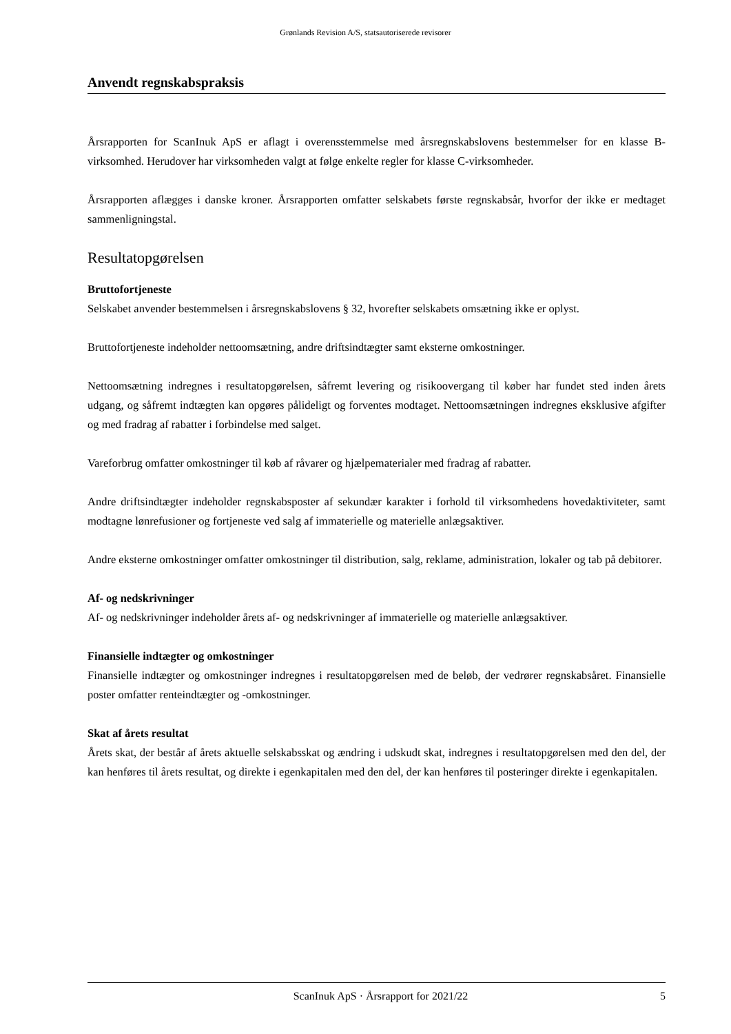Grønlands Revision A/S, statsautoriserede revisorer
Anvendt regnskabspraksis
Årsrapporten for ScanInuk ApS er aflagt i overensstemmelse med årsregnskabslovens bestemmelser for en klasse B-virksomhed. Herudover har virksomheden valgt at følge enkelte regler for klasse C-virksomheder.
Årsrapporten aflægges i danske kroner. Årsrapporten omfatter selskabets første regnskabsår, hvorfor der ikke er medtaget sammenligningstal.
Resultatopgørelsen
Bruttofortjeneste
Selskabet anvender bestemmelsen i årsregnskabslovens § 32, hvorefter selskabets omsætning ikke er oplyst.
Bruttofortjeneste indeholder nettoomsætning, andre driftsindtægter samt eksterne omkostninger.
Nettoomsætning indregnes i resultatopgørelsen, såfremt levering og risikoovergang til køber har fundet sted inden årets udgang, og såfremt indtægten kan opgøres pålideligt og forventes modtaget. Nettoomsætningen indregnes eksklusive afgifter og med fradrag af rabatter i forbindelse med salget.
Vareforbrug omfatter omkostninger til køb af råvarer og hjælpematerialer med fradrag af rabatter.
Andre driftsindtægter indeholder regnskabsposter af sekundær karakter i forhold til virksomhedens hovedaktiviteter, samt modtagne lønrefusioner og fortjeneste ved salg af immaterielle og materielle anlægsaktiver.
Andre eksterne omkostninger omfatter omkostninger til distribution, salg, reklame, administration, lokaler og tab på debitorer.
Af- og nedskrivninger
Af- og nedskrivninger indeholder årets af- og nedskrivninger af immaterielle og materielle anlægsaktiver.
Finansielle indtægter og omkostninger
Finansielle indtægter og omkostninger indregnes i resultatopgørelsen med de beløb, der vedrører regnskabsåret. Finansielle poster omfatter renteindtægter og -omkostninger.
Skat af årets resultat
Årets skat, der består af årets aktuelle selskabsskat og ændring i udskudt skat, indregnes i resultatopgørelsen med den del, der kan henføres til årets resultat, og direkte i egenkapitalen med den del, der kan henføres til posteringer direkte i egenkapitalen.
ScanInuk ApS · Årsrapport for 2021/22 5